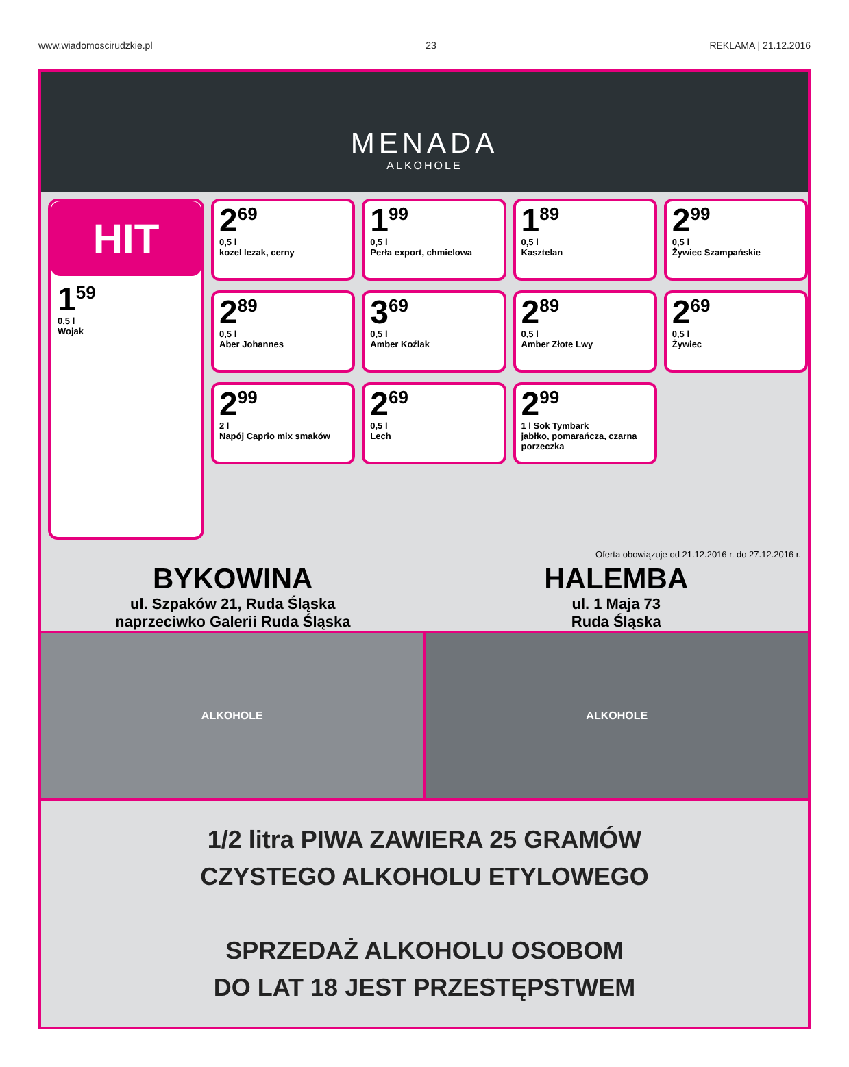www.wiadomoscirudzkie.pl 23 REKLAMA | 21.12.2016
MENADA
ALKOHOLE
HIT
1<sup>59</sup>
0,5 l
Wojak
2<sup>69</sup>
0,5 l
kozel lezak, cerny
1<sup>99</sup>
0,5 l
Perła export, chmielowa
1<sup>89</sup>
0,5 l
Kasztelan
2<sup>99</sup>
0,5 l
Żywiec Szampańskie
2<sup>89</sup>
0,5 l
Aber Johannes
3<sup>69</sup>
0,5 l
Amber Koźlak
2<sup>89</sup>
0,5 l
Amber Złote Lwy
2<sup>69</sup>
0,5 l
Żywiec
2<sup>99</sup>
2 l
Napój Caprio mix smaków
2<sup>69</sup>
0,5 l
Lech
2<sup>99</sup>
1 l Sok Tymbark
jabłko, pomarańcza, czarna porzeczka
Oferta obowiązuje od 21.12.2016 r. do 27.12.2016 r.
BYKOWINA
ul. Szpaków 21, Ruda Śląska
naprzeciwko Galerii Ruda Śląska
HALEMBA
ul. 1 Maja 73
Ruda Śląska
ALKOHOLE ALKOHOLE
1/2 litra PIWA ZAWIERA 25 GRAMÓW
CZYSTEGO ALKOHOLU ETYLOWEGO
SPRZEDAŻ ALKOHOLU OSOBOM
DO LAT 18 JEST PRZESTĘPSTWEM